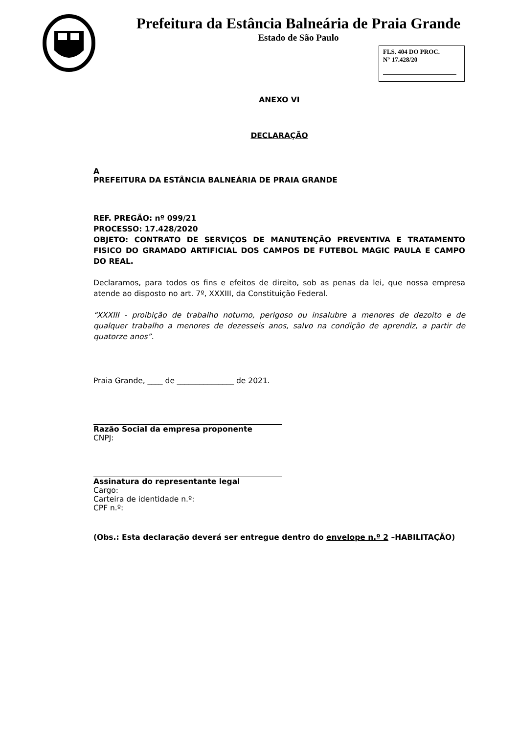Prefeitura da Estância Balneária de Praia Grande
Estado de São Paulo
FLS. 404 DO PROC.
N° 17.428/20
ANEXO VI
DECLARAÇÃO
A
PREFEITURA DA ESTÂNCIA BALNEÁRIA DE PRAIA GRANDE
REF. PREGÃO: nº 099/21
PROCESSO: 17.428/2020
OBJETO: CONTRATO DE SERVIÇOS DE MANUTENÇÃO PREVENTIVA E TRATAMENTO FISICO DO GRAMADO ARTIFICIAL DOS CAMPOS DE FUTEBOL MAGIC PAULA E CAMPO DO REAL.
Declaramos, para todos os fins e efeitos de direito, sob as penas da lei, que nossa empresa atende ao disposto no art. 7º, XXXIII, da Constituição Federal.
“XXXIII - proibição de trabalho noturno, perigoso ou insalubre a menores de dezoito e de qualquer trabalho a menores de dezesseis anos, salvo na condição de aprendiz, a partir de quatorze anos”.
Praia Grande, ____ de _______________ de 2021.
Razão Social da empresa proponente
CNPJ:
Assinatura do representante legal
Cargo:
Carteira de identidade n.º:
CPF n.º:
(Obs.: Esta declaração deverá ser entregue dentro do envelope n.º 2 –HABILITAÇÃO)